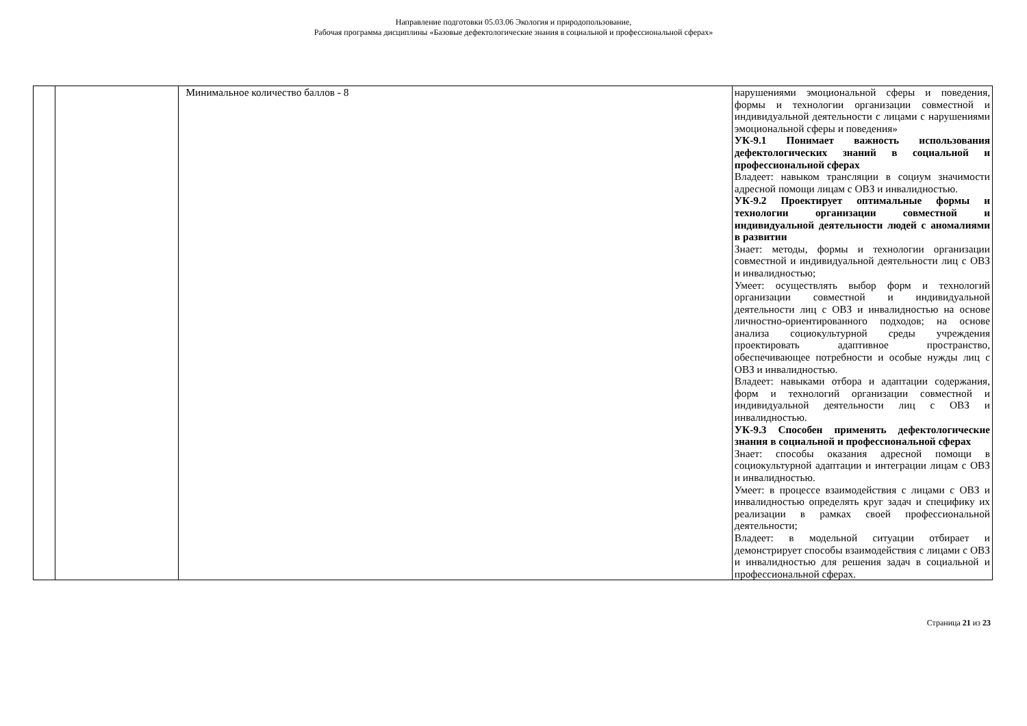Направление подготовки 05.03.06 Экология и природопользование,
Рабочая программа дисциплины «Базовые дефектологические знания в социальной и профессиональной сферах»
| | | Минимальное количество баллов - 8 | нарушениями эмоциональной сферы и поведения, формы и технологии организации совместной и индивидуальной деятельности с лицами с нарушениями эмоциональной сферы и поведения» УК-9.1 Понимает важность использования дефектологических знаний в социальной и профессиональной сферах Владеет: навыком трансляции в социум значимости адресной помощи лицам с ОВЗ и инвалидностью. УК-9.2 Проектирует оптимальные формы и технологии организации совместной и индивидуальной деятельности людей с аномалиями в развитии Знает: методы, формы и технологии организации совместной и индивидуальной деятельности лиц с ОВЗ и инвалидностью; Умеет: осуществлять выбор форм и технологий организации совместной и индивидуальной деятельности лиц с ОВЗ и инвалидностью на основе личностно-ориентированного подходов; на основе анализа социокультурной среды учреждения проектировать адаптивное пространство, обеспечивающее потребности и особые нужды лиц с ОВЗ и инвалидностью. Владеет: навыками отбора и адаптации содержания, форм и технологий организации совместной и индивидуальной деятельности лиц с ОВЗ и инвалидностью. УК-9.3 Способен применять дефектологические знания в социальной и профессиональной сферах Знает: способы оказания адресной помощи в социокультурной адаптации и интеграции лицам с ОВЗ и инвалидностью. Умеет: в процессе взаимодействия с лицами с ОВЗ и инвалидностью определять круг задач и специфику их реализации в рамках своей профессиональной деятельности; Владеет: в модельной ситуации отбирает и демонстрирует способы взаимодействия с лицами с ОВЗ и инвалидностью для решения задач в социальной и профессиональной сферах. |
Страница 21 из 23